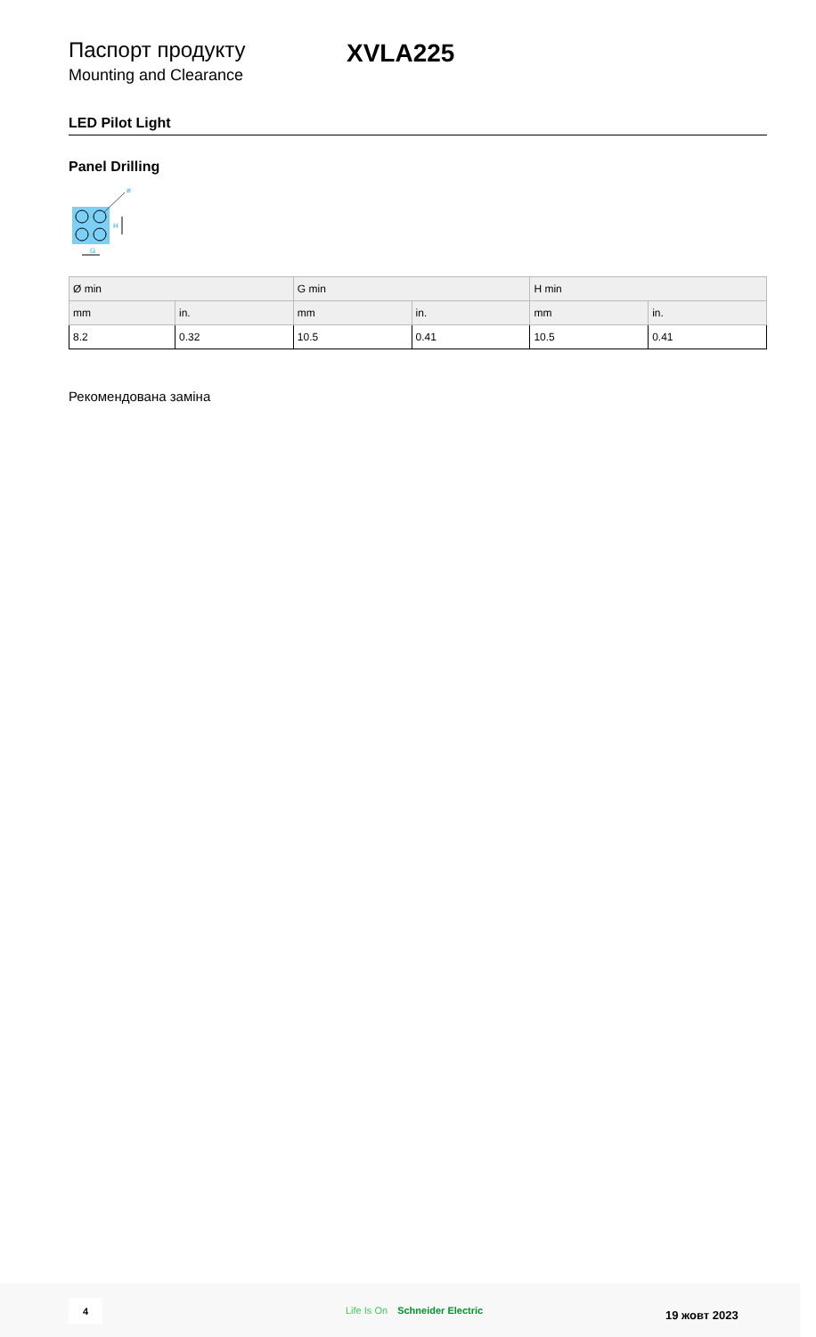Паспорт продукту
Mounting and Clearance
XVLA225
LED Pilot Light
Panel Drilling
ø
G
H
| Ø min | | G min | | H min | |
| mm | in. | mm | in. | mm | in. |
| 8.2 | 0.32 | 10.5 | 0.41 | 10.5 | 0.41 |
Рекомендована заміна
4
Life Is On Schneider Electric 19 жовт 2023